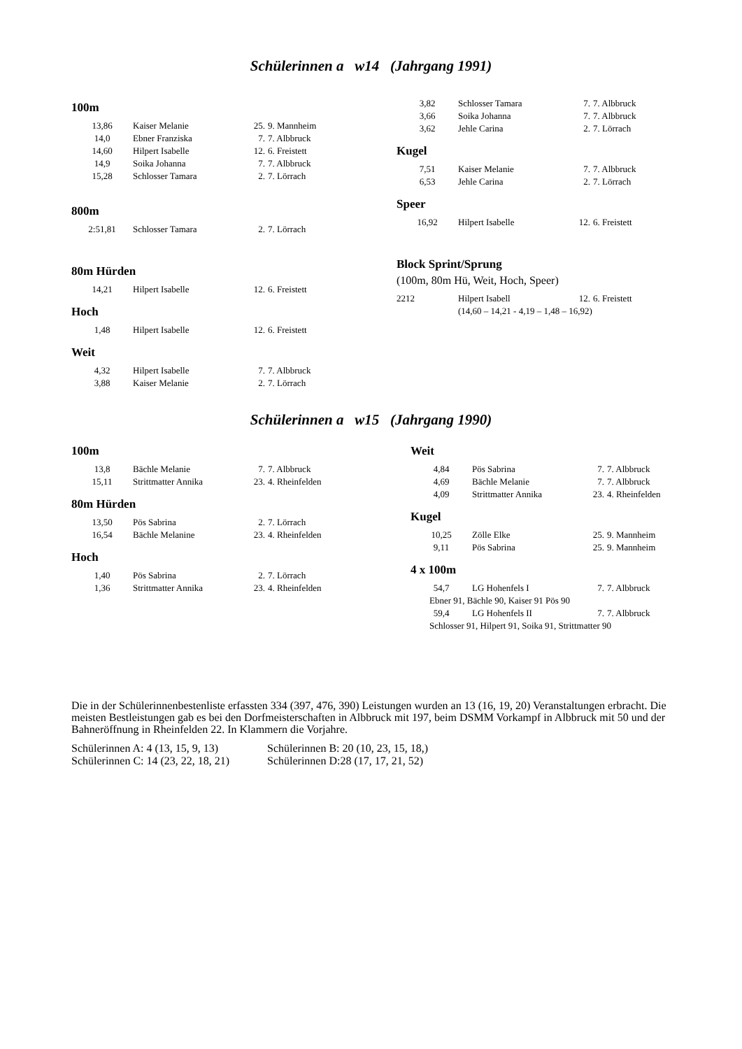Schülerinnen a w14 (Jahrgang 1991)
100m
| 13,86 | Kaiser Melanie | 25. | 9. Mannheim |
| 14,0 | Ebner Franziska | 7. | 7. Albbruck |
| 14,60 | Hilpert Isabelle | 12. | 6. Freistett |
| 14,9 | Soika Johanna | 7. | 7. Albbruck |
| 15,28 | Schlosser Tamara | 2. | 7. Lörrach |
800m
| 2:51,81 | Schlosser Tamara | 2. | 7. Lörrach |
80m Hürden
| 14,21 | Hilpert Isabelle | 12. | 6. Freistett |
Hoch
| 1,48 | Hilpert Isabelle | 12. | 6. Freistett |
Weit
| 4,32 | Hilpert Isabelle | 7. | 7. Albbruck |
| 3,88 | Kaiser Melanie | 2. | 7. Lörrach |
| 3,82 | Schlosser Tamara | 7. | 7. Albbruck |
| 3,66 | Soika Johanna | 7. | 7. Albbruck |
| 3,62 | Jehle Carina | 2. | 7. Lörrach |
Kugel
| 7,51 | Kaiser Melanie | 7. | 7. Albbruck |
| 6,53 | Jehle Carina | 2. | 7. Lörrach |
Speer
| 16,92 | Hilpert Isabelle | 12. | 6. Freistett |
Block Sprint/Sprung
(100m, 80m Hü, Weit, Hoch, Speer)
| 2212 | Hilpert Isabell | 12. | 6. Freistett |
| | (14,60 – 14,21 - 4,19 – 1,48 – 16,92) | | |
Schülerinnen a w15 (Jahrgang 1990)
100m
| 13,8 | Bächle Melanie | 7. | 7. Albbruck |
| 15,11 | Strittmatter Annika | 23. | 4. Rheinfelden |
80m Hürden
| 13,50 | Pös Sabrina | 2. | 7. Lörrach |
| 16,54 | Bächle Melanine | 23. | 4. Rheinfelden |
Hoch
| 1,40 | Pös Sabrina | 2. | 7. Lörrach |
| 1,36 | Strittmatter Annika | 23. | 4. Rheinfelden |
Weit
| 4,84 | Pös Sabrina | 7. | 7. Albbruck |
| 4,69 | Bächle Melanie | 7. | 7. Albbruck |
| 4,09 | Strittmatter Annika | 23. | 4. Rheinfelden |
Kugel
| 10,25 | Zölle Elke | 25. | 9. Mannheim |
| 9,11 | Pös Sabrina | 25. | 9. Mannheim |
4 x 100m
| 54,7 | LG Hohenfels I | 7. | 7. Albbruck |
| Ebner 91, Bächle 90, Kaiser 91 Pös 90 | | | |
| 59,4 | LG Hohenfels II | 7. | 7. Albbruck |
| Schlosser 91, Hilpert 91, Soika 91, Strittmatter 90 | | | |
Die in der Schülerinnenbestenliste erfassten 334 (397, 476, 390) Leistungen wurden an 13 (16, 19, 20) Veranstaltungen erbracht. Die meisten Bestleistungen gab es bei den Dorfmeisterschaften in Albbruck mit 197, beim DSMM Vorkampf in Albbruck mit 50 und der Bahneröffnung in Rheinfelden 22. In Klammern die Vorjahre.
| Schülerinnen A: 4 (13, 15, 9, 13) | Schülerinnen B: 20 (10, 23, 15, 18,) |
| Schülerinnen C: 14 (23, 22, 18, 21) | Schülerinnen D:28 (17, 17, 21, 52) |